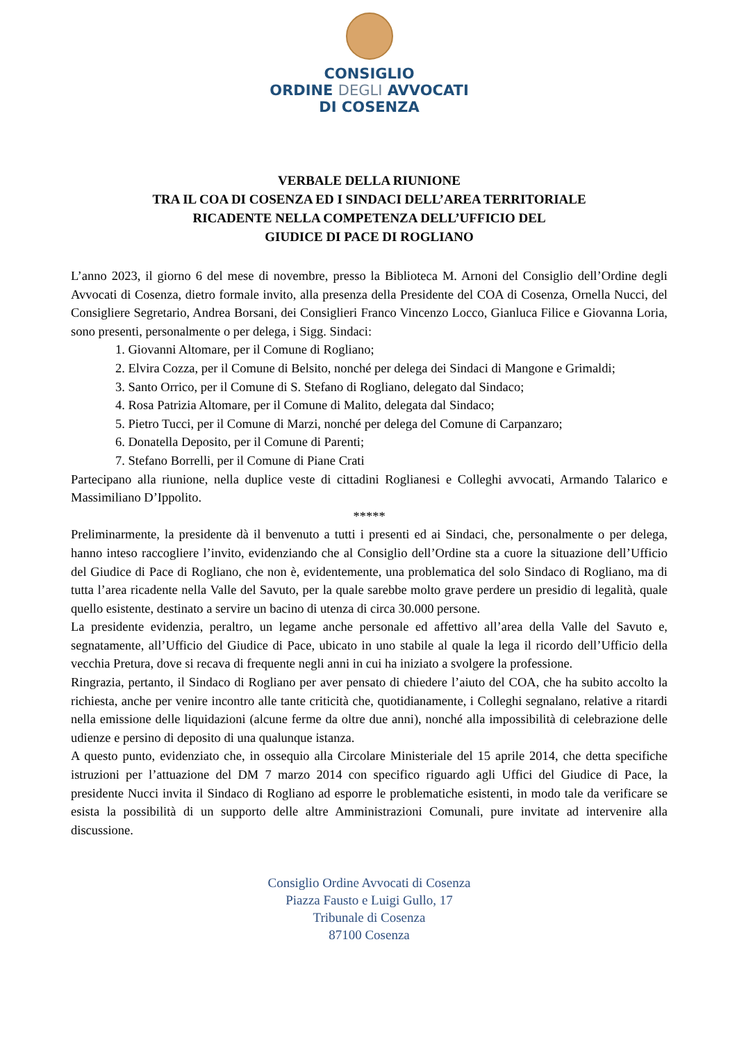CONSIGLIO
ORDINE DEGLI AVVOCATI
DI COSENZA
VERBALE DELLA RIUNIONE
TRA IL COA DI COSENZA ED I SINDACI DELL’AREA TERRITORIALE
RICADENTE NELLA COMPETENZA DELL’UFFICIO DEL
GIUDICE DI PACE DI ROGLIANO
L’anno 2023, il giorno 6 del mese di novembre, presso la Biblioteca M. Arnoni del Consiglio dell’Ordine degli Avvocati di Cosenza, dietro formale invito, alla presenza della Presidente del COA di Cosenza, Ornella Nucci, del Consigliere Segretario, Andrea Borsani, dei Consiglieri Franco Vincenzo Locco, Gianluca Filice e Giovanna Loria, sono presenti, personalmente o per delega, i Sigg. Sindaci:
1. Giovanni Altomare, per il Comune di Rogliano;
2. Elvira Cozza, per il Comune di Belsito, nonché per delega dei Sindaci di Mangone e Grimaldi;
3. Santo Orrico, per il Comune di S. Stefano di Rogliano, delegato dal Sindaco;
4. Rosa Patrizia Altomare, per il Comune di Malito, delegata dal Sindaco;
5. Pietro Tucci, per il Comune di Marzi, nonché per delega del Comune di Carpanzaro;
6. Donatella Deposito, per il Comune di Parenti;
7. Stefano Borrelli, per il Comune di Piane Crati
Partecipano alla riunione, nella duplice veste di cittadini Roglianesi e Colleghi avvocati, Armando Talarico e Massimiliano D’Ippolito.
*****
Preliminarmente, la presidente dà il benvenuto a tutti i presenti ed ai Sindaci, che, personalmente o per delega, hanno inteso raccogliere l’invito, evidenziando che al Consiglio dell’Ordine sta a cuore la situazione dell’Ufficio del Giudice di Pace di Rogliano, che non è, evidentemente, una problematica del solo Sindaco di Rogliano, ma di tutta l’area ricadente nella Valle del Savuto, per la quale sarebbe molto grave perdere un presidio di legalità, quale quello esistente, destinato a servire un bacino di utenza di circa 30.000 persone.
La presidente evidenzia, peraltro, un legame anche personale ed affettivo all’area della Valle del Savuto e, segnatamente, all’Ufficio del Giudice di Pace, ubicato in uno stabile al quale la lega il ricordo dell’Ufficio della vecchia Pretura, dove si recava di frequente negli anni in cui ha iniziato a svolgere la professione.
Ringrazia, pertanto, il Sindaco di Rogliano per aver pensato di chiedere l’aiuto del COA, che ha subito accolto la richiesta, anche per venire incontro alle tante criticità che, quotidianamente, i Colleghi segnalano, relative a ritardi nella emissione delle liquidazioni (alcune ferme da oltre due anni), nonché alla impossibilità di celebrazione delle udienze e persino di deposito di una qualunque istanza.
A questo punto, evidenziato che, in ossequio alla Circolare Ministeriale del 15 aprile 2014, che detta specifiche istruzioni per l’attuazione del DM 7 marzo 2014 con specifico riguardo agli Uffici del Giudice di Pace, la presidente Nucci invita il Sindaco di Rogliano ad esporre le problematiche esistenti, in modo tale da verificare se esista la possibilità di un supporto delle altre Amministrazioni Comunali, pure invitate ad intervenire alla discussione.
Consiglio Ordine Avvocati di Cosenza
Piazza Fausto e Luigi Gullo, 17
Tribunale di Cosenza
87100 Cosenza